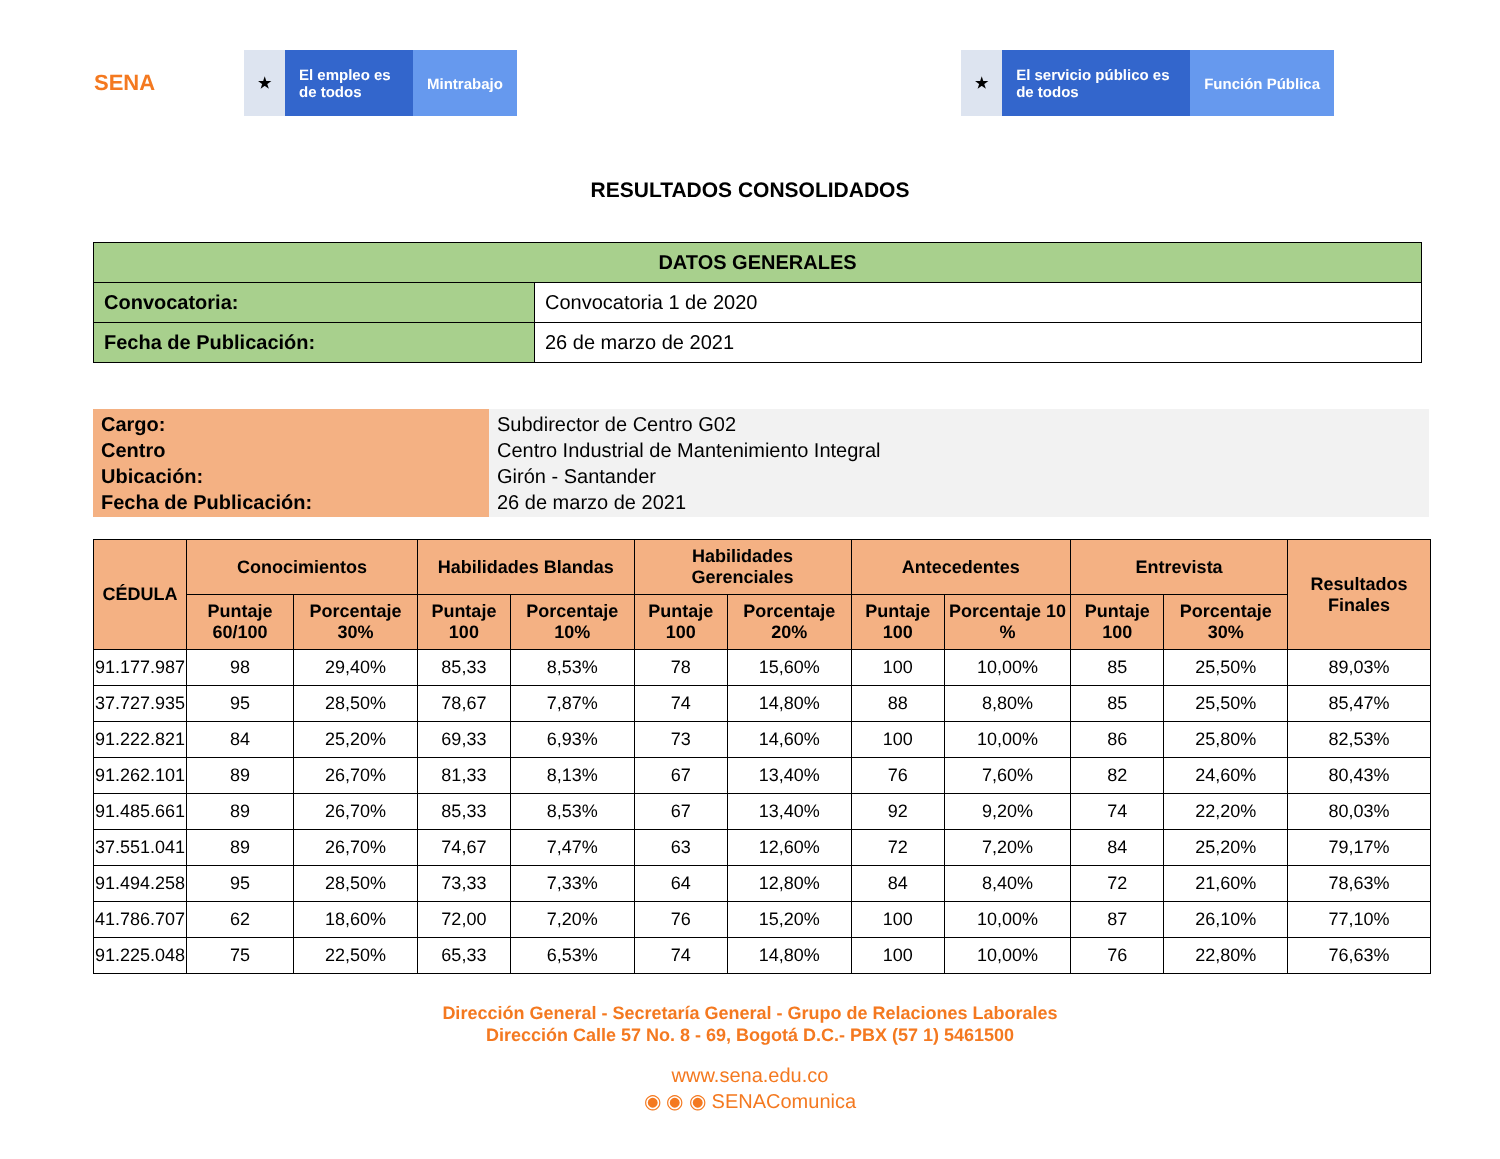SENA
★ El empleo es de todos
Mintrabajo
★ El servicio público es de todos
Función Pública
RESULTADOS CONSOLIDADOS
| DATOS GENERALES | |
| --- | --- |
| Convocatoria: | Convocatoria 1 de 2020 |
| Fecha de Publicación: | 26 de marzo de 2021 |
Cargo:
Centro
Ubicación:
Fecha de Publicación:
Subdirector de Centro G02
Centro Industrial de Mantenimiento Integral
Girón - Santander
26 de marzo de 2021
| CÉDULA | Conocimientos | | Habilidades Blandas | | Habilidades Gerenciales | | Antecedentes | | Entrevista | | Resultados Finales |
| --- | --- | --- | --- | --- | --- | --- | --- | --- | --- | --- | --- |
| | Puntaje 60/100 | Porcentaje 30% | Puntaje 100 | Porcentaje 10% | Puntaje 100 | Porcentaje 20% | Puntaje 100 | Porcentaje 10 % | Puntaje 100 | Porcentaje 30% | |
| 91.177.987 | 98 | 29,40% | 85,33 | 8,53% | 78 | 15,60% | 100 | 10,00% | 85 | 25,50% | 89,03% |
| 37.727.935 | 95 | 28,50% | 78,67 | 7,87% | 74 | 14,80% | 88 | 8,80% | 85 | 25,50% | 85,47% |
| 91.222.821 | 84 | 25,20% | 69,33 | 6,93% | 73 | 14,60% | 100 | 10,00% | 86 | 25,80% | 82,53% |
| 91.262.101 | 89 | 26,70% | 81,33 | 8,13% | 67 | 13,40% | 76 | 7,60% | 82 | 24,60% | 80,43% |
| 91.485.661 | 89 | 26,70% | 85,33 | 8,53% | 67 | 13,40% | 92 | 9,20% | 74 | 22,20% | 80,03% |
| 37.551.041 | 89 | 26,70% | 74,67 | 7,47% | 63 | 12,60% | 72 | 7,20% | 84 | 25,20% | 79,17% |
| 91.494.258 | 95 | 28,50% | 73,33 | 7,33% | 64 | 12,80% | 84 | 8,40% | 72 | 21,60% | 78,63% |
| 41.786.707 | 62 | 18,60% | 72,00 | 7,20% | 76 | 15,20% | 100 | 10,00% | 87 | 26,10% | 77,10% |
| 91.225.048 | 75 | 22,50% | 65,33 | 6,53% | 74 | 14,80% | 100 | 10,00% | 76 | 22,80% | 76,63% |
Dirección General - Secretaría General - Grupo de Relaciones Laborales
Dirección Calle 57 No. 8 - 69, Bogotá D.C.- PBX (57 1) 5461500
www.sena.edu.co
◉ ◉ ◉ SENAComunica